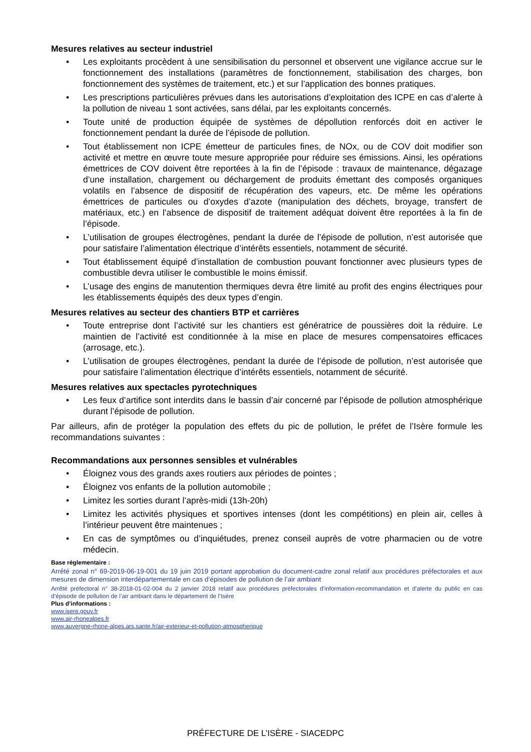Mesures relatives au secteur industriel
• Les exploitants procèdent à une sensibilisation du personnel et observent une vigilance accrue sur le fonctionnement des installations (paramètres de fonctionnement, stabilisation des charges, bon fonctionnement des systèmes de traitement, etc.) et sur l’application des bonnes pratiques.
• Les prescriptions particulières prévues dans les autorisations d’exploitation des ICPE en cas d’alerte à la pollution de niveau 1 sont activées, sans délai, par les exploitants concernés.
• Toute unité de production équipée de systèmes de dépollution renforcés doit en activer le fonctionnement pendant la durée de l’épisode de pollution.
• Tout établissement non ICPE émetteur de particules fines, de NOx, ou de COV doit modifier son activité et mettre en œuvre toute mesure appropriée pour réduire ses émissions. Ainsi, les opérations émettrices de COV doivent être reportées à la fin de l’épisode : travaux de maintenance, dégazage d’une installation, chargement ou déchargement de produits émettant des composés organiques volatils en l’absence de dispositif de récupération des vapeurs, etc. De même les opérations émettrices de particules ou d’oxydes d’azote (manipulation des déchets, broyage, transfert de matériaux, etc.) en l’absence de dispositif de traitement adéquat doivent être reportées à la fin de l’épisode.
• L’utilisation de groupes électrogènes, pendant la durée de l’épisode de pollution, n’est autorisée que pour satisfaire l’alimentation électrique d’intérêts essentiels, notamment de sécurité.
• Tout établissement équipé d’installation de combustion pouvant fonctionner avec plusieurs types de combustible devra utiliser le combustible le moins émissif.
• L’usage des engins de manutention thermiques devra être limité au profit des engins électriques pour les établissements équipés des deux types d’engin.
Mesures relatives au secteur des chantiers BTP et carrières
• Toute entreprise dont l’activité sur les chantiers est génératrice de poussières doit la réduire. Le maintien de l’activité est conditionnée à la mise en place de mesures compensatoires efficaces (arrosage, etc.).
• L’utilisation de groupes électrogènes, pendant la durée de l’épisode de pollution, n’est autorisée que pour satisfaire l’alimentation électrique d’intérêts essentiels, notamment de sécurité.
Mesures relatives aux spectacles pyrotechniques
• Les feux d’artifice sont interdits dans le bassin d’air concerné par l’épisode de pollution atmosphérique durant l’épisode de pollution.
Par ailleurs, afin de protéger la population des effets du pic de pollution, le préfet de l’Isère formule les recommandations suivantes :
Recommandations aux personnes sensibles et vulnérables
• Éloignez vous des grands axes routiers aux périodes de pointes ;
• Éloignez vos enfants de la pollution automobile ;
• Limitez les sorties durant l’après-midi (13h-20h)
• Limitez les activités physiques et sportives intenses (dont les compétitions) en plein air, celles à l’intérieur peuvent être maintenues ;
• En cas de symptômes ou d’inquiétudes, prenez conseil auprès de votre pharmacien ou de votre médecin.
Base réglementaire :
Arrêté zonal n° 69-2019-06-19-001 du 19 juin 2019 portant approbation du document-cadre zonal relatif aux procédures préfectorales et aux mesures de dimension interdépartementale en cas d’épisodes de pollution de l’air ambiant
Arrêté préfectoral n° 38-2018-01-02-004 du 2 janvier 2018 relatif aux procédures préfectorales d’information-recommandation et d’alerte du public en cas d’épisode de pollution de l’air ambiant dans le département de l’Isère
Plus d’informations :
www.isere.gouv.fr
www.air-rhonealpes.fr
www.auvergne-rhone-alpes.ars.sante.fr/air-exterieur-et-pollution-atmospherique
PRÉFECTURE DE L’ISÈRE - SIACEDPC